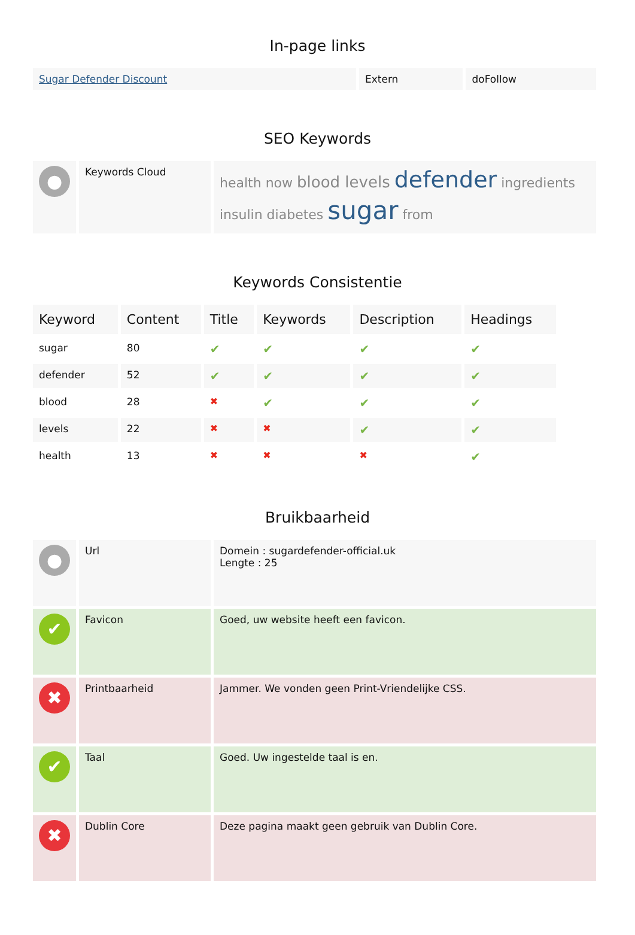In-page links
| Sugar Defender Discount | Extern | doFollow |
SEO Keywords
| ● | Keywords Cloud | health now blood levels defender ingredients insulin diabetes sugar from |
Keywords Consistentie
| Keyword | Content | Title | Keywords | Description | Headings |
| --- | --- | --- | --- | --- | --- |
| sugar | 80 | ✔ | ✔ | ✔ | ✔ |
| defender | 52 | ✔ | ✔ | ✔ | ✔ |
| blood | 28 | ✖ | ✔ | ✔ | ✔ |
| levels | 22 | ✖ | ✖ | ✔ | ✔ |
| health | 13 | ✖ | ✖ | ✖ | ✔ |
Bruikbaarheid
| ● | Url | Domein : sugardefender-official.uk Lengte : 25 |
| ✔ | Favicon | Goed, uw website heeft een favicon. |
| ✖ | Printbaarheid | Jammer. We vonden geen Print-Vriendelijke CSS. |
| ✔ | Taal | Goed. Uw ingestelde taal is en. |
| ✖ | Dublin Core | Deze pagina maakt geen gebruik van Dublin Core. |